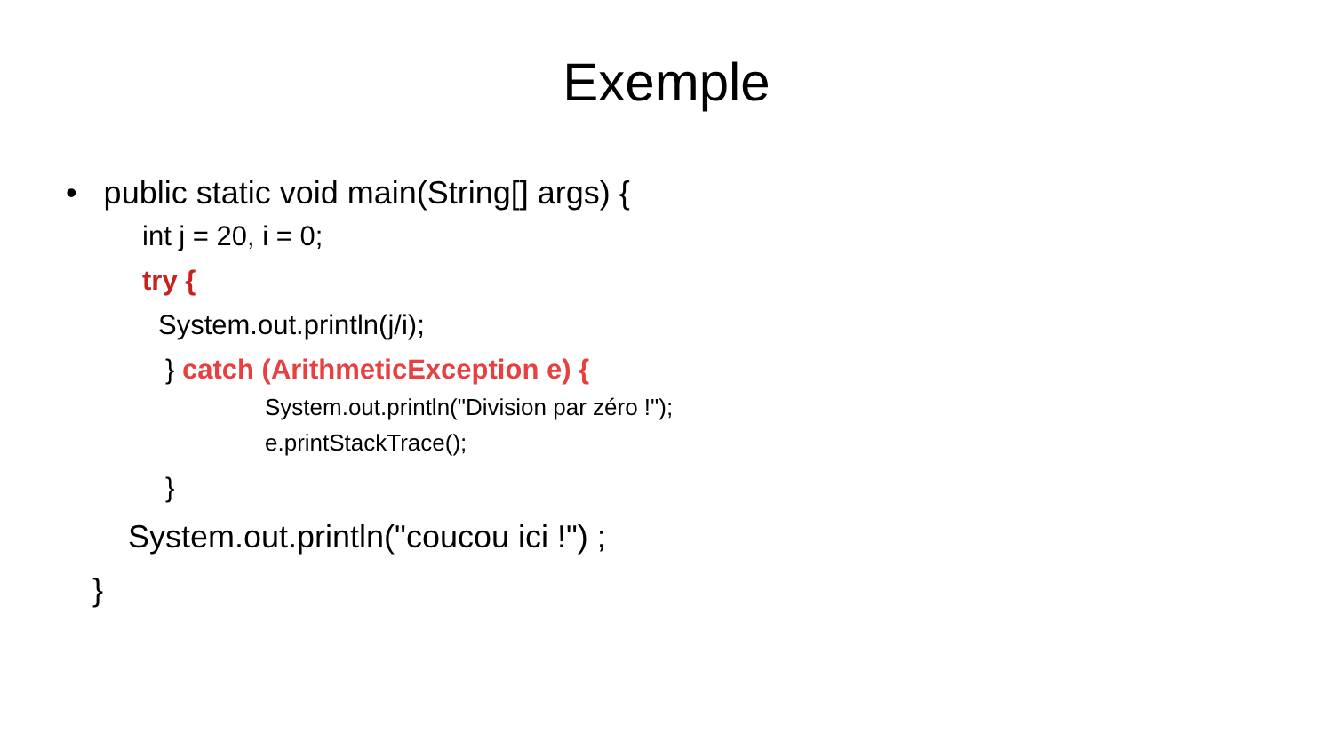Exemple
• public static void main(String[] args) {
int j = 20, i = 0;
try {
System.out.println(j/i);
} catch (ArithmeticException e) {
System.out.println("Division par zéro !");
e.printStackTrace();
}
System.out.println("coucou ici !") ;
}